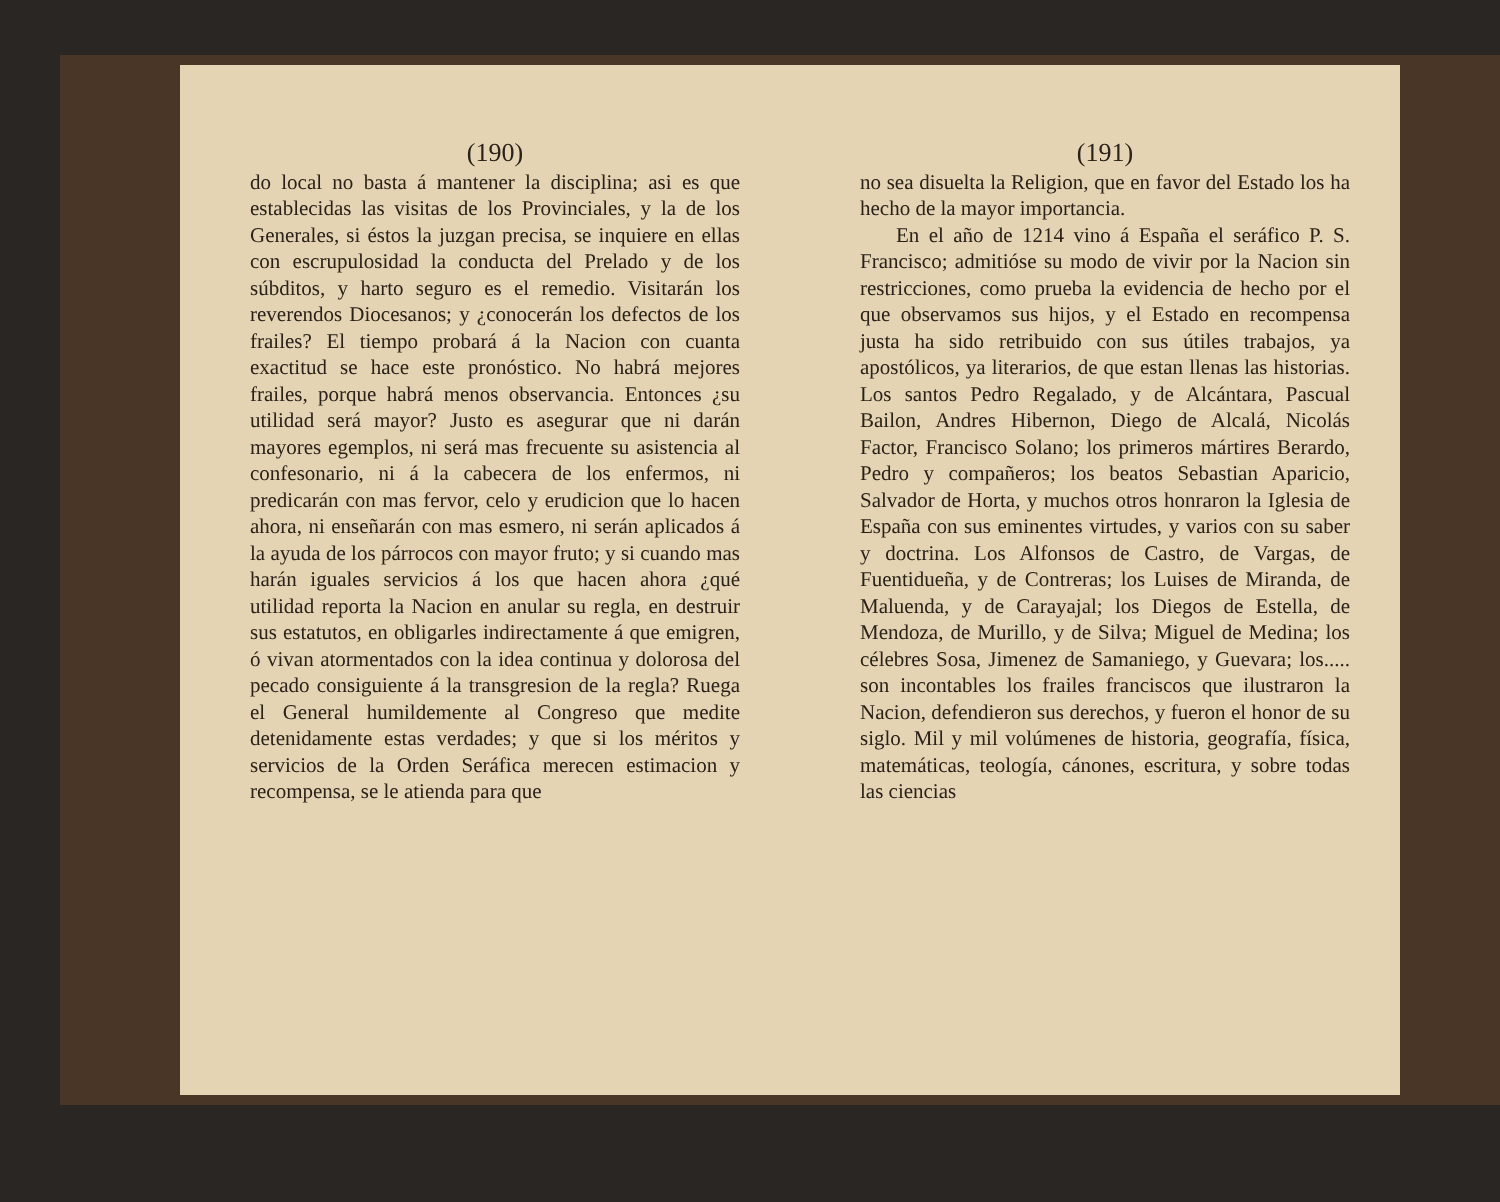(190)
do local no basta á mantener la disciplina; asi es que establecidas las visitas de los Provinciales, y la de los Generales, si éstos la juzgan precisa, se inquiere en ellas con escrupulosidad la conducta del Prelado y de los súbditos, y harto seguro es el remedio. Visitarán los reverendos Diocesanos; y ¿conocerán los defectos de los frailes? El tiempo probará á la Nacion con cuanta exactitud se hace este pronóstico. No habrá mejores frailes, porque habrá menos observancia. Entonces ¿su utilidad será mayor? Justo es asegurar que ni darán mayores egemplos, ni será mas frecuente su asistencia al confesonario, ni á la cabecera de los enfermos, ni predicarán con mas fervor, celo y erudicion que lo hacen ahora, ni enseñarán con mas esmero, ni serán aplicados á la ayuda de los párrocos con mayor fruto; y si cuando mas harán iguales servicios á los que hacen ahora ¿qué utilidad reporta la Nacion en anular su regla, en destruir sus estatutos, en obligarles indirectamente á que emigren, ó vivan atormentados con la idea continua y dolorosa del pecado consiguiente á la transgresion de la regla? Ruega el General humildemente al Congreso que medite detenidamente estas verdades; y que si los méritos y servicios de la Orden Seráfica merecen estimacion y recompensa, se le atienda para que
(191)
no sea disuelta la Religion, que en favor del Estado los ha hecho de la mayor importancia.
En el año de 1214 vino á España el seráfico P. S. Francisco; admitióse su modo de vivir por la Nacion sin restricciones, como prueba la evidencia de hecho por el que observamos sus hijos, y el Estado en recompensa justa ha sido retribuido con sus útiles trabajos, ya apostólicos, ya literarios, de que estan llenas las historias. Los santos Pedro Regalado, y de Alcántara, Pascual Bailon, Andres Hibernon, Diego de Alcalá, Nicolás Factor, Francisco Solano; los primeros mártires Berardo, Pedro y compañeros; los beatos Sebastian Aparicio, Salvador de Horta, y muchos otros honraron la Iglesia de España con sus eminentes virtudes, y varios con su saber y doctrina. Los Alfonsos de Castro, de Vargas, de Fuentidueña, y de Contreras; los Luises de Miranda, de Maluenda, y de Carayajal; los Diegos de Estella, de Mendoza, de Murillo, y de Silva; Miguel de Medina; los célebres Sosa, Jimenez de Samaniego, y Guevara; los..... son incontables los frailes franciscos que ilustraron la Nacion, defendieron sus derechos, y fueron el honor de su siglo. Mil y mil volúmenes de historia, geografía, física, matemáticas, teología, cánones, escritura, y sobre todas las ciencias